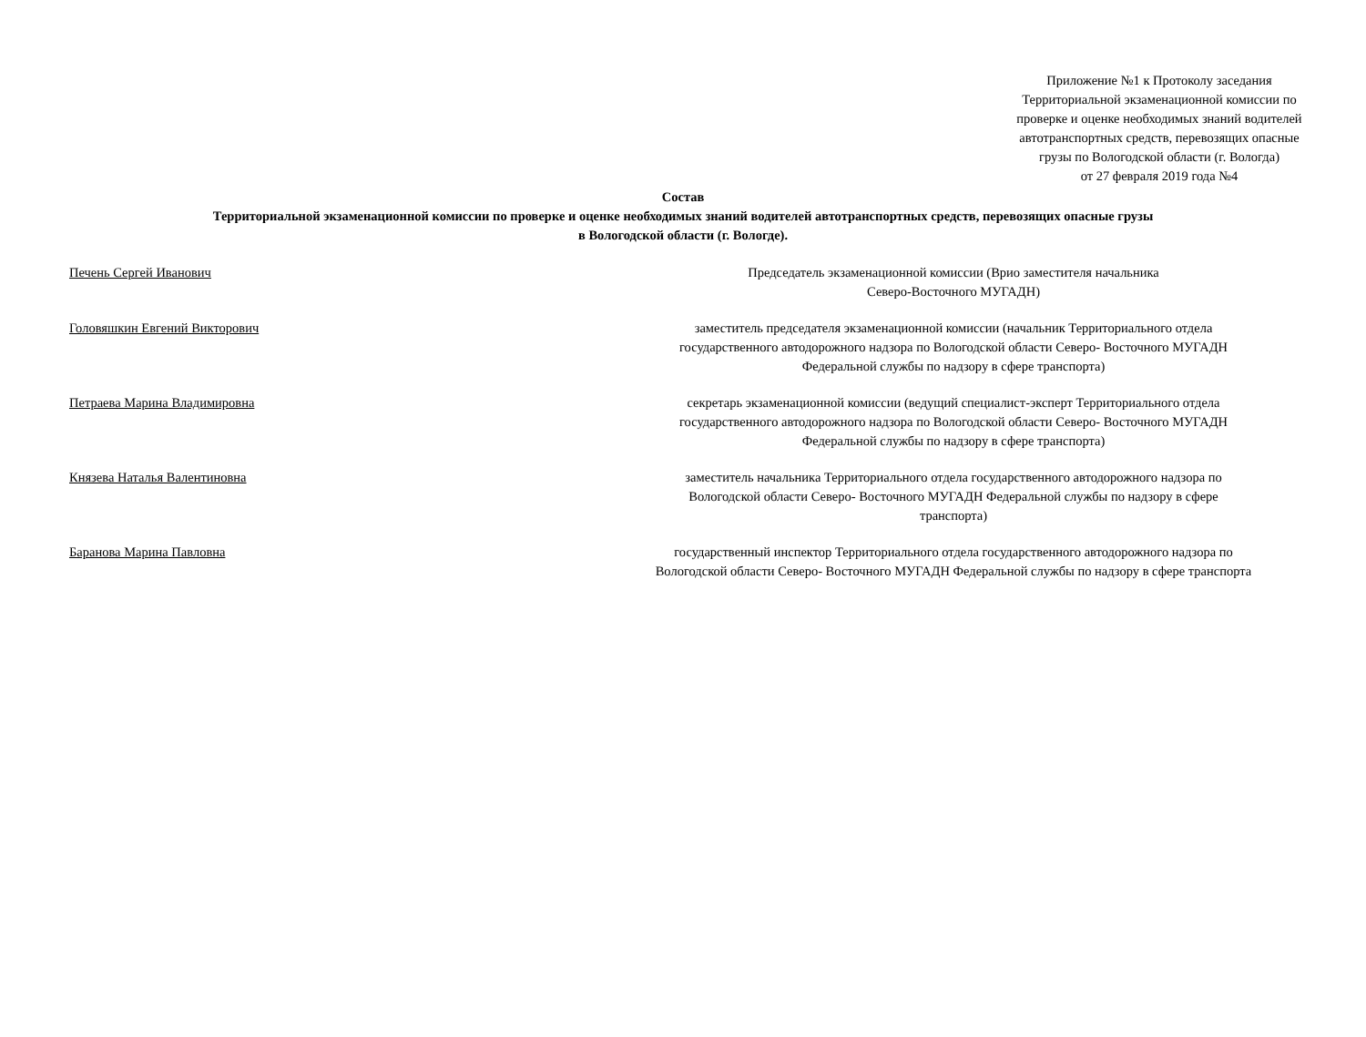Приложение №1 к Протоколу заседания
Территориальной экзаменационной комиссии по
проверке и оценке необходимых знаний водителей
автотранспортных средств, перевозящих опасные
грузы по Вологодской области (г. Вологда)
от 27 февраля 2019 года №4
Состав
Территориальной экзаменационной комиссии по проверке и оценке необходимых знаний водителей автотранспортных средств, перевозящих опасные грузы
в Вологодской области (г. Вологде).
Печень Сергей Иванович Председатель экзаменационной комиссии (Врио заместителя начальника
Северо-Восточного МУГАДН)
Головяшкин Евгений Викторович заместитель председателя экзаменационной комиссии (начальник Территориального отдела
государственного автодорожного надзора по Вологодской области Северо- Восточного МУГАДН
Федеральной службы по надзору в сфере транспорта)
Петраева Марина Владимировна секретарь экзаменационной комиссии (ведущий специалист-эксперт Территориального отдела
государственного автодорожного надзора по Вологодской области Северо- Восточного МУГАДН
Федеральной службы по надзору в сфере транспорта)
Князева Наталья Валентиновна заместитель начальника Территориального отдела государственного автодорожного надзора по
Вологодской области Северо- Восточного МУГАДН Федеральной службы по надзору в сфере
транспорта)
Баранова Марина Павловна государственный инспектор Территориального отдела государственного автодорожного надзора по
Вологодской области Северо- Восточного МУГАДН Федеральной службы по надзору в сфере транспорта